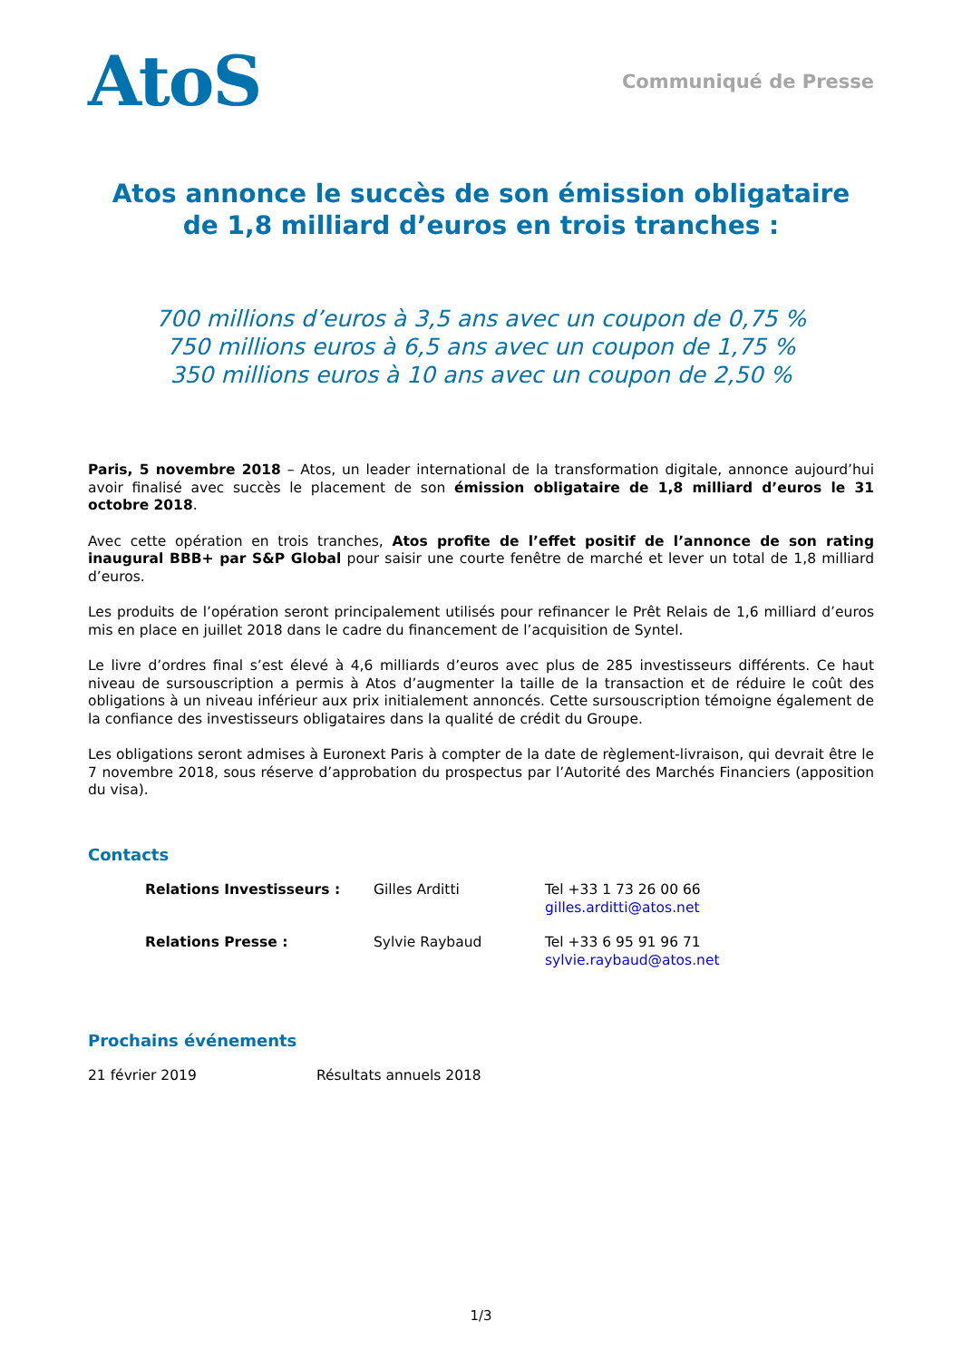AtoS
Communiqué de Presse
Atos annonce le succès de son émission obligataire
de 1,8 milliard d’euros en trois tranches :
700 millions d’euros à 3,5 ans avec un coupon de 0,75 %
750 millions euros à 6,5 ans avec un coupon de 1,75 %
350 millions euros à 10 ans avec un coupon de 2,50 %
Paris, 5 novembre 2018 – Atos, un leader international de la transformation digitale, annonce aujourd’hui avoir finalisé avec succès le placement de son émission obligataire de 1,8 milliard d’euros le 31 octobre 2018.
Avec cette opération en trois tranches, Atos profite de l’effet positif de l’annonce de son rating inaugural BBB+ par S&P Global pour saisir une courte fenêtre de marché et lever un total de 1,8 milliard d’euros.
Les produits de l’opération seront principalement utilisés pour refinancer le Prêt Relais de 1,6 milliard d’euros mis en place en juillet 2018 dans le cadre du financement de l’acquisition de Syntel.
Le livre d’ordres final s’est élevé à 4,6 milliards d’euros avec plus de 285 investisseurs différents. Ce haut niveau de sursouscription a permis à Atos d’augmenter la taille de la transaction et de réduire le coût des obligations à un niveau inférieur aux prix initialement annoncés. Cette sursouscription témoigne également de la confiance des investisseurs obligataires dans la qualité de crédit du Groupe.
Les obligations seront admises à Euronext Paris à compter de la date de règlement-livraison, qui devrait être le 7 novembre 2018, sous réserve d’approbation du prospectus par l’Autorité des Marchés Financiers (apposition du visa).
Contacts
| Relations Investisseurs : | Gilles Arditti | Tel +33 1 73 26 00 66 gilles.arditti@atos.net |
| Relations Presse : | Sylvie Raybaud | Tel +33 6 95 91 96 71 sylvie.raybaud@atos.net |
Prochains événements
| 21 février 2019 | Résultats annuels 2018 |
1/3